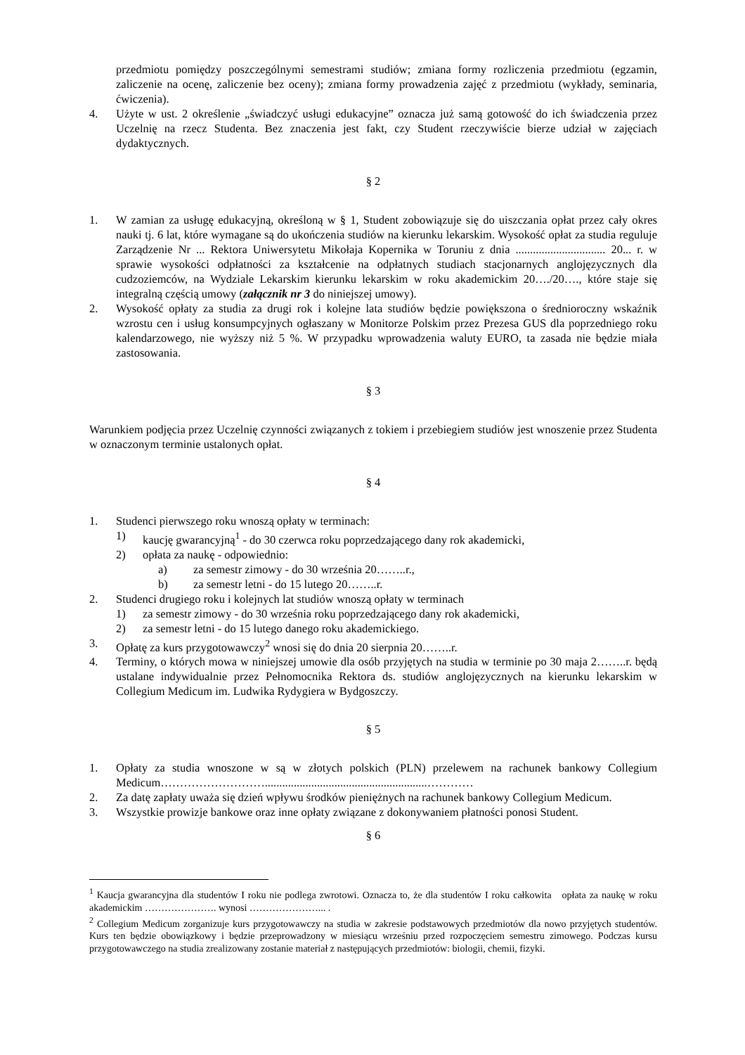przedmiotu pomiędzy poszczególnymi semestrami studiów; zmiana formy rozliczenia przedmiotu (egzamin, zaliczenie na ocenę, zaliczenie bez oceny); zmiana formy prowadzenia zajęć z przedmiotu (wykłady, seminaria, ćwiczenia).
4. Użyte w ust. 2 określenie „świadczyć usługi edukacyjne” oznacza już samą gotowość do ich świadczenia przez Uczelnię na rzecz Studenta. Bez znaczenia jest fakt, czy Student rzeczywiście bierze udział w zajęciach dydaktycznych.
§ 2
1. W zamian za usługę edukacyjną, określoną w § 1, Student zobowiązuje się do uiszczania opłat przez cały okres nauki tj. 6 lat, które wymagane są do ukończenia studiów na kierunku lekarskim. Wysokość opłat za studia reguluje Zarządzenie Nr ... Rektora Uniwersytetu Mikołaja Kopernika w Toruniu z dnia ............................... 20... r. w sprawie wysokości odpłatności za kształcenie na odpłatnych studiach stacjonarnych anglojęzycznych dla cudzoziemców, na Wydziale Lekarskim kierunku lekarskim w roku akademickim 20…./20…., które staje się integralną częścią umowy (załącznik nr 3 do niniejszej umowy).
2. Wysokość opłaty za studia za drugi rok i kolejne lata studiów będzie powiększona o średnioroczny wskaźnik wzrostu cen i usług konsumpcyjnych ogłaszany w Monitorze Polskim przez Prezesa GUS dla poprzedniego roku kalendarzowego, nie wyższy niż 5 %. W przypadku wprowadzenia waluty EURO, ta zasada nie będzie miała zastosowania.
§ 3
Warunkiem podjęcia przez Uczelnię czynności związanych z tokiem i przebiegiem studiów jest wnoszenie przez Studenta w oznaczonym terminie ustalonych opłat.
§ 4
1. Studenci pierwszego roku wnoszą opłaty w terminach:
1) kaucję gwarancyjną<sup>1</sup> - do 30 czerwca roku poprzedzającego dany rok akademicki,
2) opłata za naukę - odpowiednio:
a) za semestr zimowy - do 30 września 20……..r.,
b) za semestr letni - do 15 lutego 20……..r.
2. Studenci drugiego roku i kolejnych lat studiów wnoszą opłaty w terminach
1) za semestr zimowy - do 30 września roku poprzedzającego dany rok akademicki,
2) za semestr letni - do 15 lutego danego roku akademickiego.
3. Opłatę za kurs przygotowawczy<sup>2</sup> wnosi się do dnia 20 sierpnia 20……..r.
4. Terminy, o których mowa w niniejszej umowie dla osób przyjętych na studia w terminie po 30 maja 2……..r. będą ustalane indywidualnie przez Pełnomocnika Rektora ds. studiów anglojęzycznych na kierunku lekarskim w Collegium Medicum im. Ludwika Rydygiera w Bydgoszczy.
§ 5
1. Opłaty za studia wnoszone w są w złotych polskich (PLN) przelewem na rachunek bankowy Collegium Medicum………………………........................................................…………
2. Za datę zapłaty uważa się dzień wpływu środków pieniężnych na rachunek bankowy Collegium Medicum.
3. Wszystkie prowizje bankowe oraz inne opłaty związane z dokonywaniem płatności ponosi Student.
§ 6
<sup>1</sup> Kaucja gwarancyjna dla studentów I roku nie podlega zwrotowi. Oznacza to, że dla studentów I roku całkowita opłata za naukę w roku akademickim …………………. wynosi …………………... .
<sup>2</sup> Collegium Medicum zorganizuje kurs przygotowawczy na studia w zakresie podstawowych przedmiotów dla nowo przyjętych studentów. Kurs ten będzie obowiązkowy i będzie przeprowadzony w miesiącu wrześniu przed rozpoczęciem semestru zimowego. Podczas kursu przygotowawczego na studia zrealizowany zostanie materiał z następujących przedmiotów: biologii, chemii, fizyki.